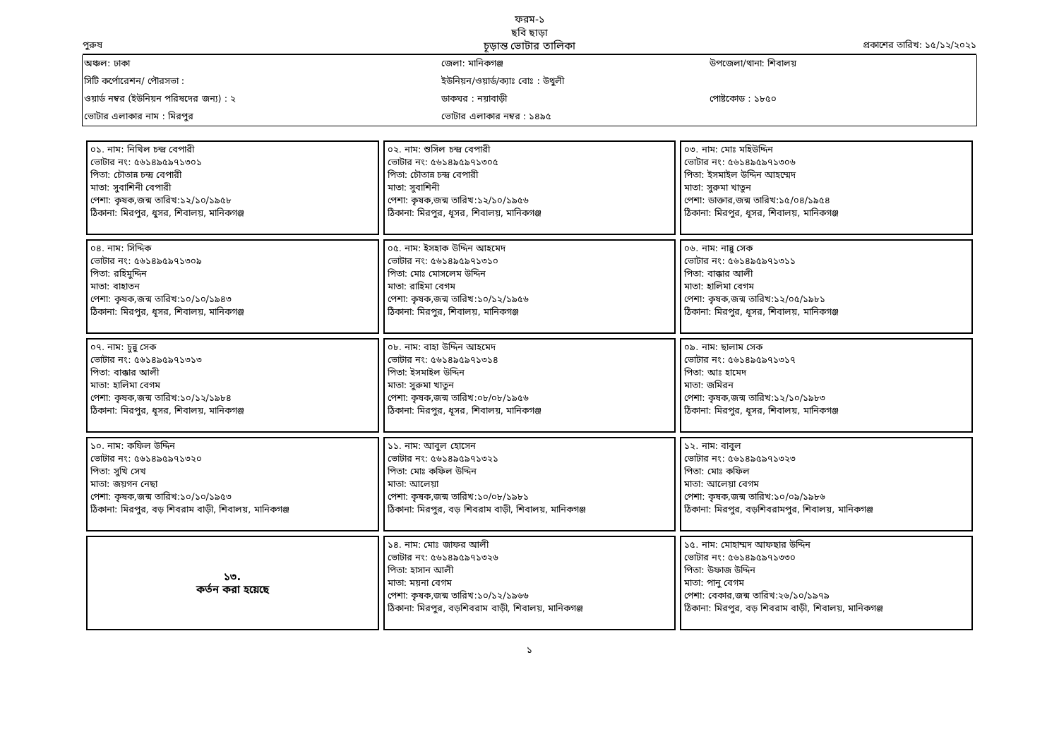ফরম-১
ছবি ছাড়া
পুরুষ
চূড়ান্ত ভোটার তালিকা
প্রকাশের তারিখ: ১৫/১২/২০২১
| অঞ্চল: ঢাকা | জেলা: মানিকগঞ্জ | উপজেলা/থানা: শিবালয় |
| সিটি কর্পোরেশন/ পৌরসভা : | ইউনিয়ন/ওয়ার্ড/ক্যাঃ বোঃ : উথুলী | |
| ওয়ার্ড নম্বর (ইউনিয়ন পরিষদের জন্য) : ২ | ডাকঘর : নয়াবাড়ী | পোষ্টকোড : ১৮৫০ |
| ভোটার এলাকার নাম : মিরপুর | ভোটার এলাকার নম্বর : ১৪৯৫ | |
০১. নাম: নিখিল চন্দ্র বেপারী
ভোটার নং: ৫৬১৪৯৫৯৭১৩০১
পিতা: চৌতান্ন চন্দ্র বেপারী
মাতা: সুবাশিনী বেপারী
পেশা: কৃষক,জন্ম তারিখ:১২/১০/১৯৫৮
ঠিকানা: মিরপুর, ধুসর, শিবালয়, মানিকগঞ্জ
০২. নাম: শুসিল চন্দ্র বেপারী
ভোটার নং: ৫৬১৪৯৫৯৭১৩০৫
পিতা: চৌতান্ন চন্দ্র বেপারী
মাতা: সুবাশিনী
পেশা: কৃষক,জন্ম তারিখ:১২/১০/১৯৫৬
ঠিকানা: মিরপুর, ধূসর, শিবালয়, মানিকগঞ্জ
০৩. নাম: মোঃ মহিউদ্দিন
ভোটার নং: ৫৬১৪৯৫৯৭১৩০৬
পিতা: ইসমাইল উদ্দিন আহম্মেদ
মাতা: সুরুমা খাতুন
পেশা: ডাক্তার,জন্ম তারিখ:১৫/০৪/১৯৫৪
ঠিকানা: মিরপুর, ধূসর, শিবালয়, মানিকগঞ্জ
০৪. নাম: সিদ্দিক
ভোটার নং: ৫৬১৪৯৫৯৭১৩০৯
পিতা: রহিমুদ্দিন
মাতা: বাহাতন
পেশা: কৃষক,জন্ম তারিখ:১০/১০/১৯৪৩
ঠিকানা: মিরপুর, ধূসর, শিবালয়, মানিকগঞ্জ
০৫. নাম: ইসহাক উদ্দিন আহমেদ
ভোটার নং: ৫৬১৪৯৫৯৭১৩১০
পিতা: মোঃ মোসলেম উদ্দিন
মাতা: রাহিমা বেগম
পেশা: কৃষক,জন্ম তারিখ:১০/১২/১৯৫৬
ঠিকানা: মিরপুর, শিবালয়, মানিকগঞ্জ
০৬. নাম: নান্নু সেক
ভোটার নং: ৫৬১৪৯৫৯৭১৩১১
পিতা: বাক্কার আলী
মাতা: হালিমা বেগম
পেশা: কৃষক,জন্ম তারিখ:১২/০৫/১৯৮১
ঠিকানা: মিরপুর, ধূসর, শিবালয়, মানিকগঞ্জ
০৭. নাম: চুন্নু সেক
ভোটার নং: ৫৬১৪৯৫৯৭১৩১৩
পিতা: বাক্কার আলী
মাতা: হালিমা বেগম
পেশা: কৃষক,জন্ম তারিখ:১০/১২/১৯৮৪
ঠিকানা: মিরপুর, ধূসর, শিবালয়, মানিকগঞ্জ
০৮. নাম: বাহা উদ্দিন আহমেদ
ভোটার নং: ৫৬১৪৯৫৯৭১৩১৪
পিতা: ইসমাইল উদ্দিন
মাতা: সুরুমা খাতুন
পেশা: কৃষক,জন্ম তারিখ:০৮/০৮/১৯৫৬
ঠিকানা: মিরপুর, ধূসর, শিবালয়, মানিকগঞ্জ
০৯. নাম: ছালাম সেক
ভোটার নং: ৫৬১৪৯৫৯৭১৩১৭
পিতা: আঃ হামেদ
মাতা: জমিরন
পেশা: কৃষক,জন্ম তারিখ:১২/১০/১৯৮৩
ঠিকানা: মিরপুর, ধূসর, শিবালয়, মানিকগঞ্জ
১০. নাম: কফিল উদ্দিন
ভোটার নং: ৫৬১৪৯৫৯৭১৩২০
পিতা: সুখি সেখ
মাতা: জয়গন নেছা
পেশা: কৃষক,জন্ম তারিখ:১০/১০/১৯৫৩
ঠিকানা: মিরপুর, বড় শিবরাম বাড়ী, শিবালয়, মানিকগঞ্জ
১১. নাম: আবুল হোসেন
ভোটার নং: ৫৬১৪৯৫৯৭১৩২১
পিতা: মোঃ কফিল উদ্দিন
মাতা: আলেয়া
পেশা: কৃষক,জন্ম তারিখ:১০/০৮/১৯৮১
ঠিকানা: মিরপুর, বড় শিবরাম বাড়ী, শিবালয়, মানিকগঞ্জ
১২. নাম: বাবুল
ভোটার নং: ৫৬১৪৯৫৯৭১৩২৩
পিতা: মোঃ কফিল
মাতা: আলেয়া বেগম
পেশা: কৃষক,জন্ম তারিখ:১০/০৯/১৯৮৬
ঠিকানা: মিরপুর, বড়শিবরামপুর, শিবালয়, মানিকগঞ্জ
১৩.
কর্তন করা হয়েছে
১৪. নাম: মোঃ জাফর আলী
ভোটার নং: ৫৬১৪৯৫৯৭১৩২৬
পিতা: হাসান আলী
মাতা: ময়না বেগম
পেশা: কৃষক,জন্ম তারিখ:১০/১২/১৯৬৬
ঠিকানা: মিরপুর, বড়শিবরাম বাড়ী, শিবালয়, মানিকগঞ্জ
১৫. নাম: মোহাম্মদ আফছার উদ্দিন
ভোটার নং: ৫৬১৪৯৫৯৭১৩৩০
পিতা: উফাজ উদ্দিন
মাতা: পানু বেগম
পেশা: বেকার,জন্ম তারিখ:২৬/১০/১৯৭৯
ঠিকানা: মিরপুর, বড় শিবরাম বাড়ী, শিবালয়, মানিকগঞ্জ
১